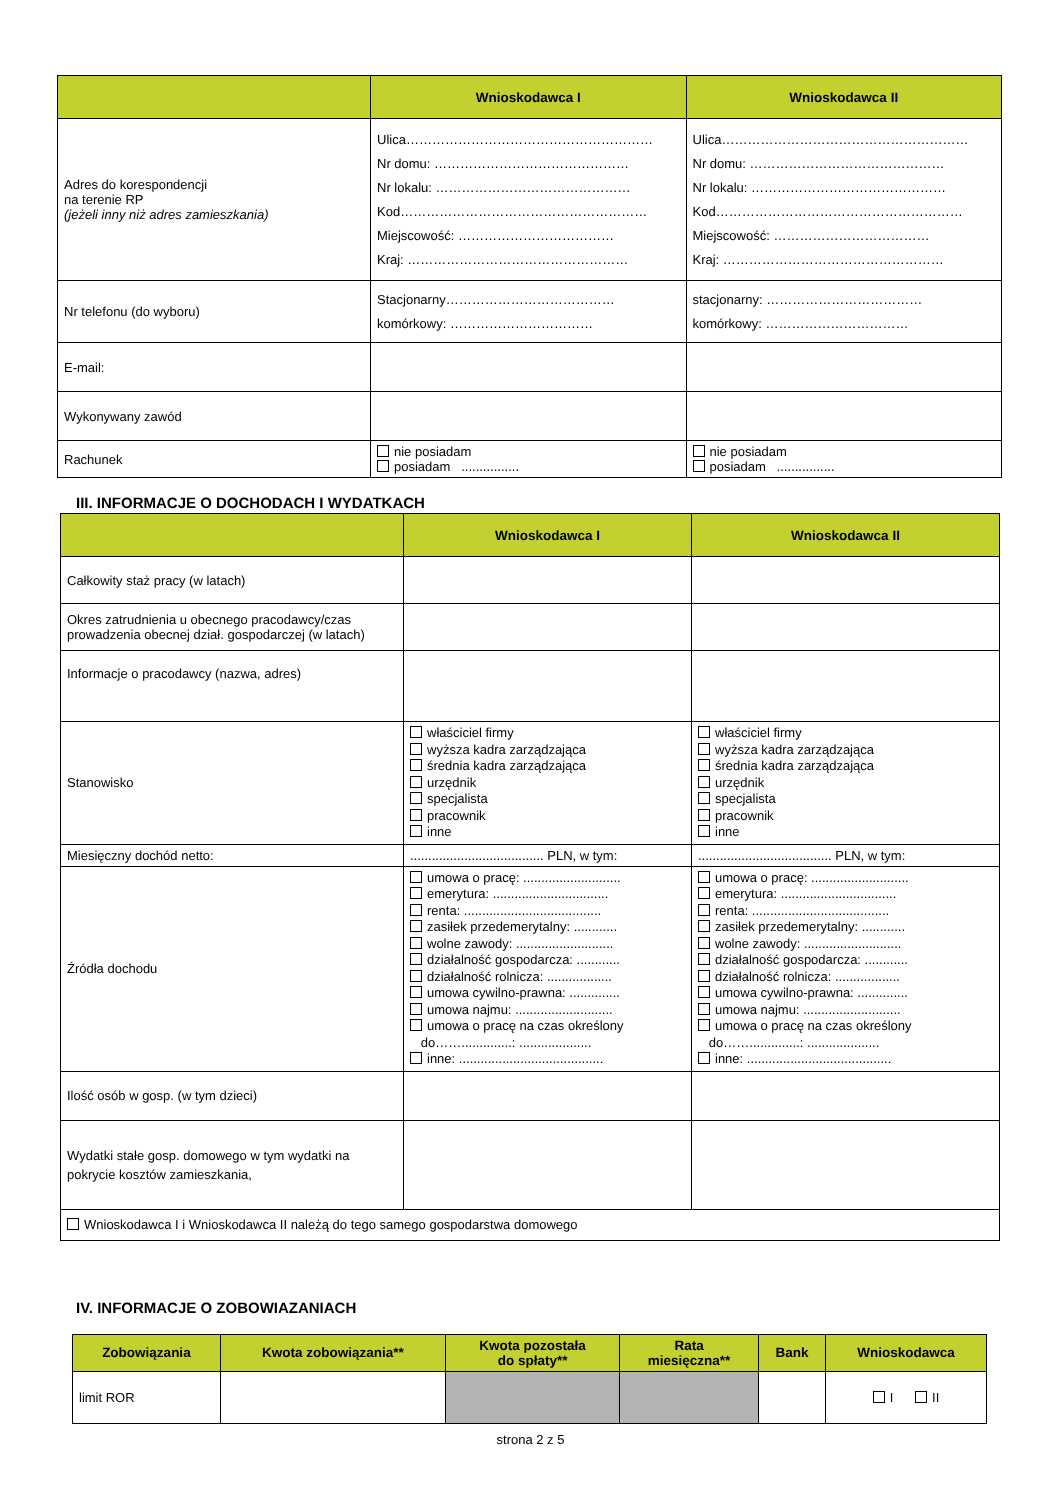| | Wnioskodawca I | Wnioskodawca II |
| --- | --- | --- |
| Adres do korespondencji na terenie RP (jeżeli inny niż adres zamieszkania) | Ulica………………………………………………… Nr domu: ……………………………………… Nr lokalu: ……………………………………… Kod………………………………………………… Miejscowość: ……………………………… Kraj: …………………………………………… | Ulica………………………………………………… Nr domu: ……………………………………… Nr lokalu: ……………………………………… Kod………………………………………………… Miejscowość: ……………………………… Kraj: …………………………………………… |
| Nr telefonu (do wyboru) | Stacjonarny………………………………… komórkowy: …………………………… | stacjonarny: ……………………………… komórkowy: …………………………… |
| E-mail: | | |
| Wykonywany zawód | | |
| Rachunek | nie posiadam posiadam ................ | nie posiadam posiadam ................ |
III. INFORMACJE O DOCHODACH I WYDATKACH
| | Wnioskodawca I | Wnioskodawca II |
| --- | --- | --- |
| Całkowity staż pracy (w latach) | | |
| Okres zatrudnienia u obecnego pracodawcy/czas prowadzenia obecnej dział. gospodarczej (w latach) | | |
| Informacje o pracodawcy (nazwa, adres) | | |
| Stanowisko | właściciel firmy wyższa kadra zarządzająca średnia kadra zarządzająca urzędnik specjalista pracownik inne | właściciel firmy wyższa kadra zarządzająca średnia kadra zarządzająca urzędnik specjalista pracownik inne |
| Miesięczny dochód netto: | ..................................... PLN, w tym: | ..................................... PLN, w tym: |
| Źródła dochodu | umowa o pracę: ........................... emerytura: ................................ renta: ...................................... zasiłek przedemerytalny: ............ wolne zawody: ........................... działalność gospodarcza: ............ działalność rolnicza: .................. umowa cywilno-prawna: .............. umowa najmu: ........................... umowa o pracę na czas określony do……..............: .................... inne: ........................................ | umowa o pracę: ........................... emerytura: ................................ renta: ...................................... zasiłek przedemerytalny: ............ wolne zawody: ........................... działalność gospodarcza: ............ działalność rolnicza: .................. umowa cywilno-prawna: .............. umowa najmu: ........................... umowa o pracę na czas określony do……..............: .................... inne: ........................................ |
| Ilość osób w gosp. (w tym dzieci) | | |
| Wydatki stałe gosp. domowego w tym wydatki na pokrycie kosztów zamieszkania, | | |
| Wnioskodawca I i Wnioskodawca II należą do tego samego gospodarstwa domowego | | |
IV. INFORMACJE O ZOBOWIAZANIACH
| Zobowiązania | Kwota zobowiązania** | Kwota pozostała do spłaty** | Rata miesięczna** | Bank | Wnioskodawca |
| --- | --- | --- | --- | --- | --- |
| limit ROR | | | | | I II |
strona 2 z 5